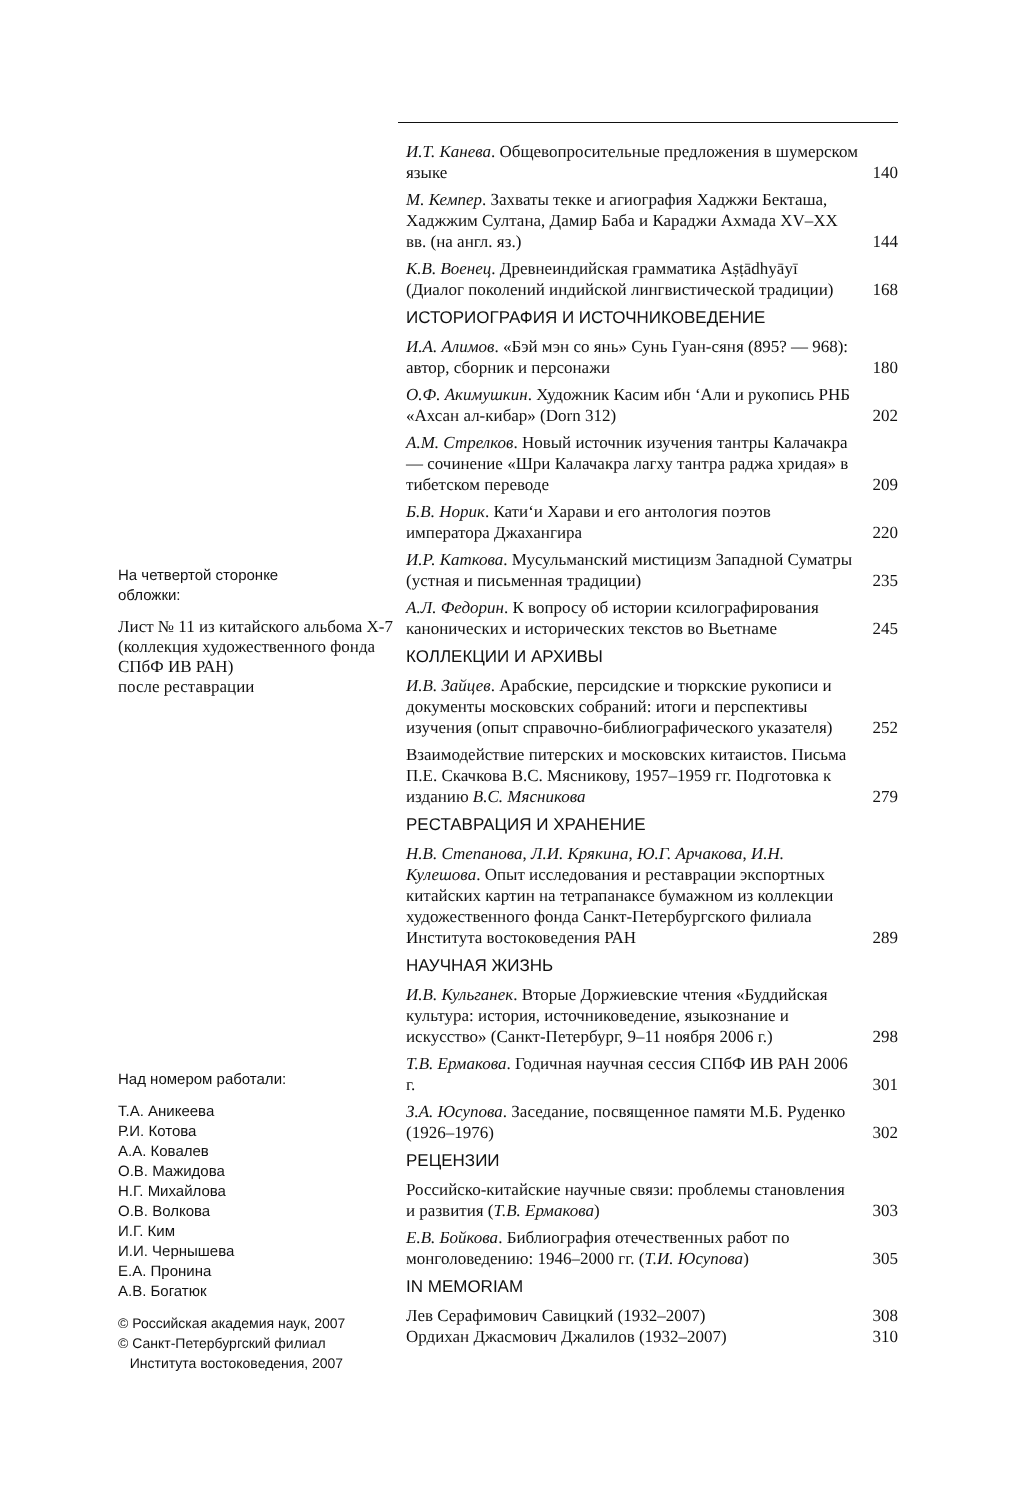На четвертой сторонке
обложки:
Лист № 11 из китайского альбома Х-7 (коллекция художественного фонда СПбФ ИВ РАН)
после реставрации
Над номером работали:
Т.А. Аникеева
Р.И. Котова
А.А. Ковалев
О.В. Мажидова
Н.Г. Михайлова
О.В. Волкова
И.Г. Ким
И.И. Чернышева
Е.А. Пронина
А.В. Богатюк
© Российская академия наук, 2007
© Санкт-Петербургский филиал
Института востоковедения, 2007
И.Т. Канева. Общевопросительные предложения в шумерском языке
140
М. Кемпер. Захваты текке и агиография Хаджжи Бекташа, Хаджжим Султана, Дамир Баба и Караджи Ахмада XV–XX вв. (на англ. яз.)
144
К.В. Военец. Древнеиндийская грамматика Aṣṭādhyāyī (Диалог поколений индийской лингвистической традиции)
168
ИСТОРИОГРАФИЯ И ИСТОЧНИКОВЕДЕНИЕ
И.А. Алимов. «Бэй мэн со янь» Сунь Гуан-сяня (895? — 968): автор, сборник и персонажи
180
О.Ф. Акимушкин. Художник Касим ибн ‘Али и рукопись РНБ «Ахсан ал-кибар» (Dorn 312)
202
А.М. Стрелков. Новый источник изучения тантры Калачакра — сочинение «Шри Калачакра лагху тантра раджа хридая» в тибетском переводе
209
Б.В. Норик. Кати‘и Харави и его антология поэтов императора Джахангира
220
И.Р. Каткова. Мусульманский мистицизм Западной Суматры (устная и письменная традиции)
235
А.Л. Федорин. К вопросу об истории ксилографирования канонических и исторических текстов во Вьетнаме
245
КОЛЛЕКЦИИ И АРХИВЫ
И.В. Зайцев. Арабские, персидские и тюркские рукописи и документы московских собраний: итоги и перспективы изучения (опыт справочно-библиографического указателя)
252
Взаимодействие питерских и московских китаистов. Письма П.Е. Скачкова В.С. Мясникову, 1957–1959 гг. Подготовка к изданию В.С. Мясникова
279
РЕСТАВРАЦИЯ И ХРАНЕНИЕ
Н.В. Степанова, Л.И. Крякина, Ю.Г. Арчакова, И.Н. Кулешова. Опыт исследования и реставрации экспортных китайских картин на тетрапанаксе бумажном из коллекции художественного фонда Санкт-Петербургского филиала Института востоковедения РАН
289
НАУЧНАЯ ЖИЗНЬ
И.В. Кульганек. Вторые Доржиевские чтения «Буддийская культура: история, источниковедение, языкознание и искусство» (Санкт-Петербург, 9–11 ноября 2006 г.)
298
Т.В. Ермакова. Годичная научная сессия СПбФ ИВ РАН 2006 г.
301
З.А. Юсупова. Заседание, посвященное памяти М.Б. Руденко (1926–1976)
302
РЕЦЕНЗИИ
Российско-китайские научные связи: проблемы становления и развития (Т.В. Ермакова)
303
Е.В. Бойкова. Библиография отечественных работ по монголоведению: 1946–2000 гг. (Т.И. Юсупова)
305
IN MEMORIAM
Лев Серафимович Савицкий (1932–2007)
308
Ордихан Джасмович Джалилов (1932–2007)
310